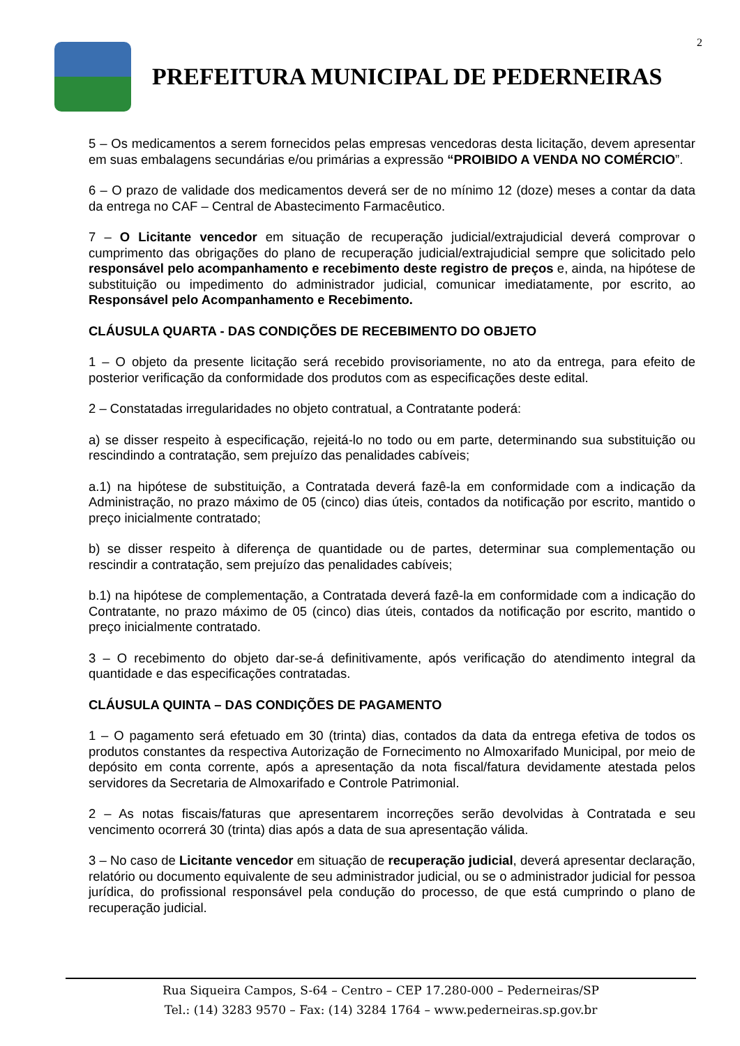2
PREFEITURA MUNICIPAL DE PEDERNEIRAS
5 – Os medicamentos a serem fornecidos pelas empresas vencedoras desta licitação, devem apresentar em suas embalagens secundárias e/ou primárias a expressão “PROIBIDO A VENDA NO COMÉRCIO”.
6 – O prazo de validade dos medicamentos deverá ser de no mínimo 12 (doze) meses a contar da data da entrega no CAF – Central de Abastecimento Farmacêutico.
7 – O Licitante vencedor em situação de recuperação judicial/extrajudicial deverá comprovar o cumprimento das obrigações do plano de recuperação judicial/extrajudicial sempre que solicitado pelo responsável pelo acompanhamento e recebimento deste registro de preços e, ainda, na hipótese de substituição ou impedimento do administrador judicial, comunicar imediatamente, por escrito, ao Responsável pelo Acompanhamento e Recebimento.
CLÁUSULA QUARTA - DAS CONDIÇÕES DE RECEBIMENTO DO OBJETO
1 – O objeto da presente licitação será recebido provisoriamente, no ato da entrega, para efeito de posterior verificação da conformidade dos produtos com as especificações deste edital.
2 – Constatadas irregularidades no objeto contratual, a Contratante poderá:
a) se disser respeito à especificação, rejeitá-lo no todo ou em parte, determinando sua substituição ou rescindindo a contratação, sem prejuízo das penalidades cabíveis;
a.1) na hipótese de substituição, a Contratada deverá fazê-la em conformidade com a indicação da Administração, no prazo máximo de 05 (cinco) dias úteis, contados da notificação por escrito, mantido o preço inicialmente contratado;
b) se disser respeito à diferença de quantidade ou de partes, determinar sua complementação ou rescindir a contratação, sem prejuízo das penalidades cabíveis;
b.1) na hipótese de complementação, a Contratada deverá fazê-la em conformidade com a indicação do Contratante, no prazo máximo de 05 (cinco) dias úteis, contados da notificação por escrito, mantido o preço inicialmente contratado.
3 – O recebimento do objeto dar-se-á definitivamente, após verificação do atendimento integral da quantidade e das especificações contratadas.
CLÁUSULA QUINTA – DAS CONDIÇÕES DE PAGAMENTO
1 – O pagamento será efetuado em 30 (trinta) dias, contados da data da entrega efetiva de todos os produtos constantes da respectiva Autorização de Fornecimento no Almoxarifado Municipal, por meio de depósito em conta corrente, após a apresentação da nota fiscal/fatura devidamente atestada pelos servidores da Secretaria de Almoxarifado e Controle Patrimonial.
2 – As notas fiscais/faturas que apresentarem incorreções serão devolvidas à Contratada e seu vencimento ocorrerá 30 (trinta) dias após a data de sua apresentação válida.
3 – No caso de Licitante vencedor em situação de recuperação judicial, deverá apresentar declaração, relatório ou documento equivalente de seu administrador judicial, ou se o administrador judicial for pessoa jurídica, do profissional responsável pela condução do processo, de que está cumprindo o plano de recuperação judicial.
Rua Siqueira Campos, S-64 – Centro – CEP 17.280-000 – Pederneiras/SP
Tel.: (14) 3283 9570 – Fax: (14) 3284 1764 – www.pederneiras.sp.gov.br